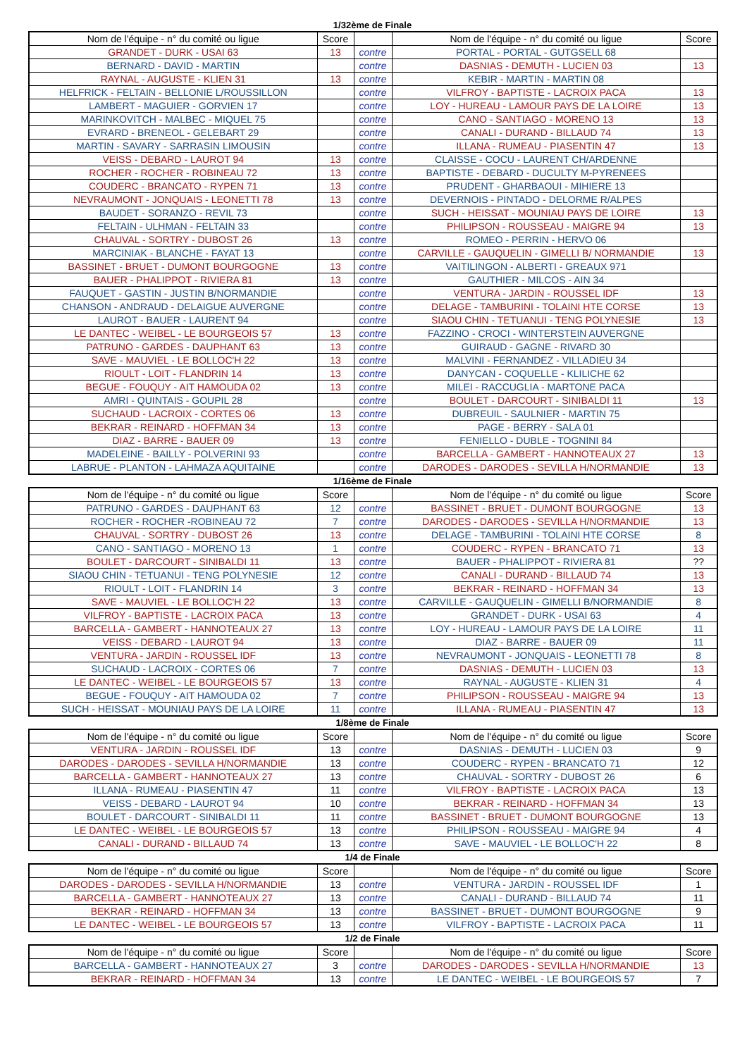1/32ème de Finale
| Nom de l'équipe - n° du comité ou ligue | Score | | Nom de l'équipe - n° du comité ou ligue | Score |
| --- | --- | --- | --- | --- |
| GRANDET - DURK - USAI 63 | 13 | contre | PORTAL - PORTAL - GUTGSELL 68 | |
| BERNARD - DAVID - MARTIN | | contre | DASNIAS - DEMUTH - LUCIEN 03 | 13 |
| RAYNAL - AUGUSTE - KLIEN 31 | 13 | contre | KEBIR - MARTIN - MARTIN 08 | |
| HELFRICK - FELTAIN - BELLONIE L/ROUSSILLON | | contre | VILFROY - BAPTISTE - LACROIX PACA | 13 |
| LAMBERT - MAGUIER - GORVIEN 17 | | contre | LOY - HUREAU - LAMOUR PAYS DE LA LOIRE | 13 |
| MARINKOVITCH - MALBEC - MIQUEL 75 | | contre | CANO - SANTIAGO - MORENO 13 | 13 |
| EVRARD - BRENEOL - GELEBART 29 | | contre | CANALI - DURAND - BILLAUD 74 | 13 |
| MARTIN - SAVARY - SARRASIN LIMOUSIN | | contre | ILLANA - RUMEAU - PIASENTIN 47 | 13 |
| VEISS - DEBARD - LAUROT 94 | 13 | contre | CLAISSE - COCU - LAURENT CH/ARDENNE | |
| ROCHER - ROCHER - ROBINEAU 72 | 13 | contre | BAPTISTE - DEBARD - DUCULTY M-PYRENEES | |
| COUDERC - BRANCATO - RYPEN 71 | 13 | contre | PRUDENT - GHARBAOUI - MIHIERE 13 | |
| NEVRAUMONT - JONQUAIS - LEONETTI 78 | 13 | contre | DEVERNOIS - PINTADO - DELORME R/ALPES | |
| BAUDET - SORANZO - REVIL 73 | | contre | SUCH - HEISSAT - MOUNIAU PAYS DE LOIRE | 13 |
| FELTAIN - ULHMAN - FELTAIN 33 | | contre | PHILIPSON - ROUSSEAU - MAIGRE 94 | 13 |
| CHAUVAL - SORTRY - DUBOST 26 | 13 | contre | ROMEO - PERRIN - HERVO 06 | |
| MARCINIAK - BLANCHE - FAYAT 13 | | contre | CARVILLE - GAUQUELIN - GIMELLI B/ NORMANDIE | 13 |
| BASSINET - BRUET - DUMONT BOURGOGNE | 13 | contre | VAITILINGON - ALBERTI - GREAUX 971 | |
| BAUER - PHALIPPOT - RIVIERA 81 | 13 | contre | GAUTHIER - MILCOS - AIN 34 | |
| FAUQUET - GASTIN - JUSTIN B/NORMANDIE | | contre | VENTURA - JARDIN - ROUSSEL IDF | 13 |
| CHANSON - ANDRAUD - DELAIGUE AUVERGNE | | contre | DELAGE - TAMBURINI - TOLAINI HTE CORSE | 13 |
| LAUROT - BAUER - LAURENT 94 | | contre | SIAOU CHIN - TETUANUI - TENG POLYNESIE | 13 |
| LE DANTEC - WEIBEL - LE BOURGEOIS 57 | 13 | contre | FAZZINO - CROCI - WINTERSTEIN AUVERGNE | |
| PATRUNO - GARDES - DAUPHANT 63 | 13 | contre | GUIRAUD - GAGNE - RIVARD 30 | |
| SAVE - MAUVIEL - LE BOLLOC'H 22 | 13 | contre | MALVINI - FERNANDEZ - VILLADIEU 34 | |
| RIOULT - LOIT - FLANDRIN 14 | 13 | contre | DANYCAN - COQUELLE - KLILICHE 62 | |
| BEGUE - FOUQUY - AIT HAMOUDA 02 | 13 | contre | MILEI - RACCUGLIA - MARTONE PACA | |
| AMRI - QUINTAIS - GOUPIL 28 | | contre | BOULET - DARCOURT - SINIBALDI 11 | 13 |
| SUCHAUD - LACROIX - CORTES 06 | 13 | contre | DUBREUIL - SAULNIER - MARTIN 75 | |
| BEKRAR - REINARD - HOFFMAN 34 | 13 | contre | PAGE - BERRY - SALA 01 | |
| DIAZ - BARRE - BAUER 09 | 13 | contre | FENIELLO - DUBLE - TOGNINI 84 | |
| MADELEINE - BAILLY - POLVERINI 93 | | contre | BARCELLA - GAMBERT - HANNOTEAUX 27 | 13 |
| LABRUE - PLANTON - LAHMAZA AQUITAINE | | contre | DARODES - DARODES - SEVILLA H/NORMANDIE | 13 |
1/16ème de Finale
| Nom de l'équipe - n° du comité ou ligue | Score | | Nom de l'équipe - n° du comité ou ligue | Score |
| --- | --- | --- | --- | --- |
| PATRUNO - GARDES - DAUPHANT 63 | 12 | contre | BASSINET - BRUET - DUMONT BOURGOGNE | 13 |
| ROCHER - ROCHER -ROBINEAU 72 | 7 | contre | DARODES - DARODES - SEVILLA H/NORMANDIE | 13 |
| CHAUVAL - SORTRY - DUBOST 26 | 13 | contre | DELAGE - TAMBURINI - TOLAINI HTE CORSE | 8 |
| CANO - SANTIAGO - MORENO 13 | 1 | contre | COUDERC - RYPEN - BRANCATO 71 | 13 |
| BOULET - DARCOURT - SINIBALDI 11 | 13 | contre | BAUER - PHALIPPOT - RIVIERA 81 | ?? |
| SIAOU CHIN - TETUANUI - TENG POLYNESIE | 12 | contre | CANALI - DURAND - BILLAUD 74 | 13 |
| RIOULT - LOIT - FLANDRIN 14 | 3 | contre | BEKRAR - REINARD - HOFFMAN 34 | 13 |
| SAVE - MAUVIEL - LE BOLLOC'H 22 | 13 | contre | CARVILLE - GAUQUELIN - GIMELLI B/NORMANDIE | 8 |
| VILFROY - BAPTISTE - LACROIX PACA | 13 | contre | GRANDET - DURK - USAI 63 | 4 |
| BARCELLA - GAMBERT - HANNOTEAUX 27 | 13 | contre | LOY - HUREAU - LAMOUR PAYS DE LA LOIRE | 11 |
| VEISS - DEBARD - LAUROT 94 | 13 | contre | DIAZ - BARRE - BAUER 09 | 11 |
| VENTURA - JARDIN - ROUSSEL IDF | 13 | contre | NEVRAUMONT - JONQUAIS - LEONETTI 78 | 8 |
| SUCHAUD - LACROIX - CORTES 06 | 7 | contre | DASNIAS - DEMUTH - LUCIEN 03 | 13 |
| LE DANTEC - WEIBEL - LE BOURGEOIS 57 | 13 | contre | RAYNAL - AUGUSTE - KLIEN 31 | 4 |
| BEGUE - FOUQUY - AIT HAMOUDA 02 | 7 | contre | PHILIPSON - ROUSSEAU - MAIGRE 94 | 13 |
| SUCH - HEISSAT - MOUNIAU PAYS DE LA LOIRE | 11 | contre | ILLANA - RUMEAU - PIASENTIN 47 | 13 |
1/8ème de Finale
| Nom de l'équipe - n° du comité ou ligue | Score | | Nom de l'équipe - n° du comité ou ligue | Score |
| --- | --- | --- | --- | --- |
| VENTURA - JARDIN - ROUSSEL IDF | 13 | contre | DASNIAS - DEMUTH - LUCIEN 03 | 9 |
| DARODES - DARODES - SEVILLA H/NORMANDIE | 13 | contre | COUDERC - RYPEN - BRANCATO 71 | 12 |
| BARCELLA - GAMBERT - HANNOTEAUX 27 | 13 | contre | CHAUVAL - SORTRY - DUBOST 26 | 6 |
| ILLANA - RUMEAU - PIASENTIN 47 | 11 | contre | VILFROY - BAPTISTE - LACROIX PACA | 13 |
| VEISS - DEBARD - LAUROT 94 | 10 | contre | BEKRAR - REINARD - HOFFMAN 34 | 13 |
| BOULET - DARCOURT - SINIBALDI 11 | 11 | contre | BASSINET - BRUET - DUMONT BOURGOGNE | 13 |
| LE DANTEC - WEIBEL - LE BOURGEOIS 57 | 13 | contre | PHILIPSON - ROUSSEAU - MAIGRE 94 | 4 |
| CANALI - DURAND - BILLAUD 74 | 13 | contre | SAVE - MAUVIEL - LE BOLLOC'H 22 | 8 |
1/4 de Finale
| Nom de l'équipe - n° du comité ou ligue | Score | | Nom de l'équipe - n° du comité ou ligue | Score |
| --- | --- | --- | --- | --- |
| DARODES - DARODES - SEVILLA H/NORMANDIE | 13 | contre | VENTURA - JARDIN - ROUSSEL IDF | 1 |
| BARCELLA - GAMBERT - HANNOTEAUX 27 | 13 | contre | CANALI - DURAND - BILLAUD 74 | 11 |
| BEKRAR - REINARD - HOFFMAN 34 | 13 | contre | BASSINET - BRUET - DUMONT BOURGOGNE | 9 |
| LE DANTEC - WEIBEL - LE BOURGEOIS 57 | 13 | contre | VILFROY - BAPTISTE - LACROIX PACA | 11 |
1/2 de Finale
| Nom de l'équipe - n° du comité ou ligue | Score | | Nom de l'équipe - n° du comité ou ligue | Score |
| --- | --- | --- | --- | --- |
| BARCELLA - GAMBERT - HANNOTEAUX 27 | 3 | contre | DARODES - DARODES - SEVILLA H/NORMANDIE | 13 |
| BEKRAR - REINARD - HOFFMAN 34 | 13 | contre | LE DANTEC - WEIBEL - LE BOURGEOIS 57 | 7 |